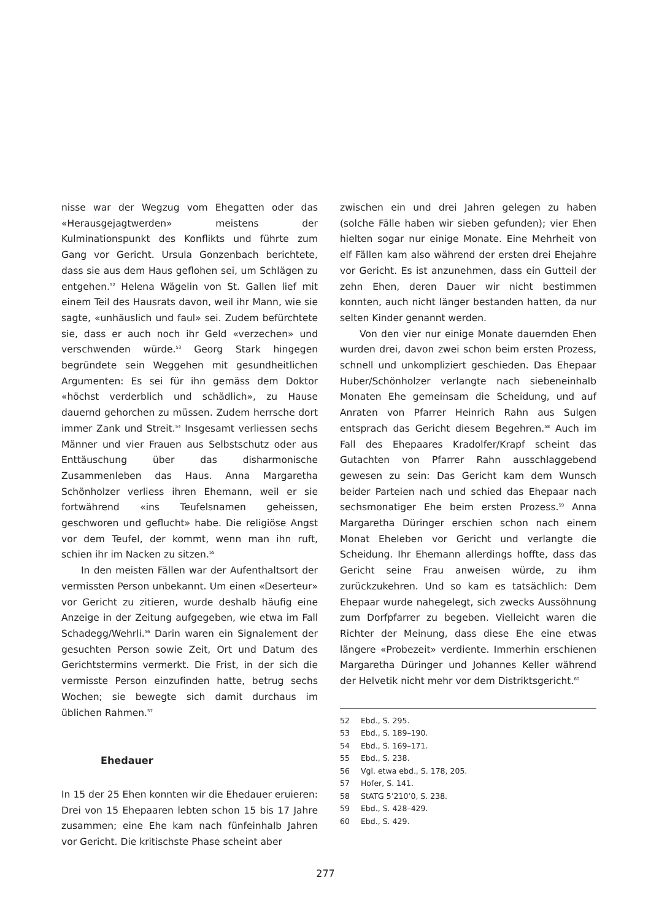nisse war der Wegzug vom Ehegatten oder das «Herausgejagtwerden» meistens der Kulminationspunkt des Konflikts und führte zum Gang vor Gericht. Ursula Gonzenbach berichtete, dass sie aus dem Haus geflohen sei, um Schlägen zu entgehen.<sup>52</sup> Helena Wägelin von St. Gallen lief mit einem Teil des Hausrats davon, weil ihr Mann, wie sie sagte, «unhäuslich und faul» sei. Zudem befürchtete sie, dass er auch noch ihr Geld «verzechen» und verschwenden würde.<sup>53</sup> Georg Stark hingegen begründete sein Weggehen mit gesundheitlichen Argumenten: Es sei für ihn gemäss dem Doktor «höchst verderblich und schädlich», zu Hause dauernd gehorchen zu müssen. Zudem herrsche dort immer Zank und Streit.<sup>54</sup> Insgesamt verliessen sechs Männer und vier Frauen aus Selbstschutz oder aus Enttäuschung über das disharmonische Zusammenleben das Haus. Anna Margaretha Schönholzer verliess ihren Ehemann, weil er sie fortwährend «ins Teufelsnamen geheissen, geschworen und geflucht» habe. Die religiöse Angst vor dem Teufel, der kommt, wenn man ihn ruft, schien ihr im Nacken zu sitzen.<sup>55</sup>
In den meisten Fällen war der Aufenthaltsort der vermissten Person unbekannt. Um einen «Deserteur» vor Gericht zu zitieren, wurde deshalb häufig eine Anzeige in der Zeitung aufgegeben, wie etwa im Fall Schadegg/Wehrli.<sup>56</sup> Darin waren ein Signalement der gesuchten Person sowie Zeit, Ort und Datum des Gerichtstermins vermerkt. Die Frist, in der sich die vermisste Person einzufinden hatte, betrug sechs Wochen; sie bewegte sich damit durchaus im üblichen Rahmen.<sup>57</sup>
Ehedauer
In 15 der 25 Ehen konnten wir die Ehedauer eruieren: Drei von 15 Ehepaaren lebten schon 15 bis 17 Jahre zusammen; eine Ehe kam nach fünfeinhalb Jahren vor Gericht. Die kritischste Phase scheint aber
zwischen ein und drei Jahren gelegen zu haben (solche Fälle haben wir sieben gefunden); vier Ehen hielten sogar nur einige Monate. Eine Mehrheit von elf Fällen kam also während der ersten drei Ehejahre vor Gericht. Es ist anzunehmen, dass ein Gutteil der zehn Ehen, deren Dauer wir nicht bestimmen konnten, auch nicht länger bestanden hatten, da nur selten Kinder genannt werden.
Von den vier nur einige Monate dauernden Ehen wurden drei, davon zwei schon beim ersten Prozess, schnell und unkompliziert geschieden. Das Ehepaar Huber/Schönholzer verlangte nach siebeneinhalb Monaten Ehe gemeinsam die Scheidung, und auf Anraten von Pfarrer Heinrich Rahn aus Sulgen entsprach das Gericht diesem Begehren.<sup>58</sup> Auch im Fall des Ehepaares Kradolfer/Krapf scheint das Gutachten von Pfarrer Rahn ausschlaggebend gewesen zu sein: Das Gericht kam dem Wunsch beider Parteien nach und schied das Ehepaar nach sechsmonatiger Ehe beim ersten Prozess.<sup>59</sup> Anna Margaretha Düringer erschien schon nach einem Monat Eheleben vor Gericht und verlangte die Scheidung. Ihr Ehemann allerdings hoffte, dass das Gericht seine Frau anweisen würde, zu ihm zurückzukehren. Und so kam es tatsächlich: Dem Ehepaar wurde nahegelegt, sich zwecks Aussöhnung zum Dorfpfarrer zu begeben. Vielleicht waren die Richter der Meinung, dass diese Ehe eine etwas längere «Probezeit» verdiente. Immerhin erschienen Margaretha Düringer und Johannes Keller während der Helvetik nicht mehr vor dem Distriktsgericht.<sup>60</sup>
52 Ebd., S. 295.
53 Ebd., S. 189–190.
54 Ebd., S. 169–171.
55 Ebd., S. 238.
56 Vgl. etwa ebd., S. 178, 205.
57 Hofer, S. 141.
58 StATG 5’210’0, S. 238.
59 Ebd., S. 428–429.
60 Ebd., S. 429.
277